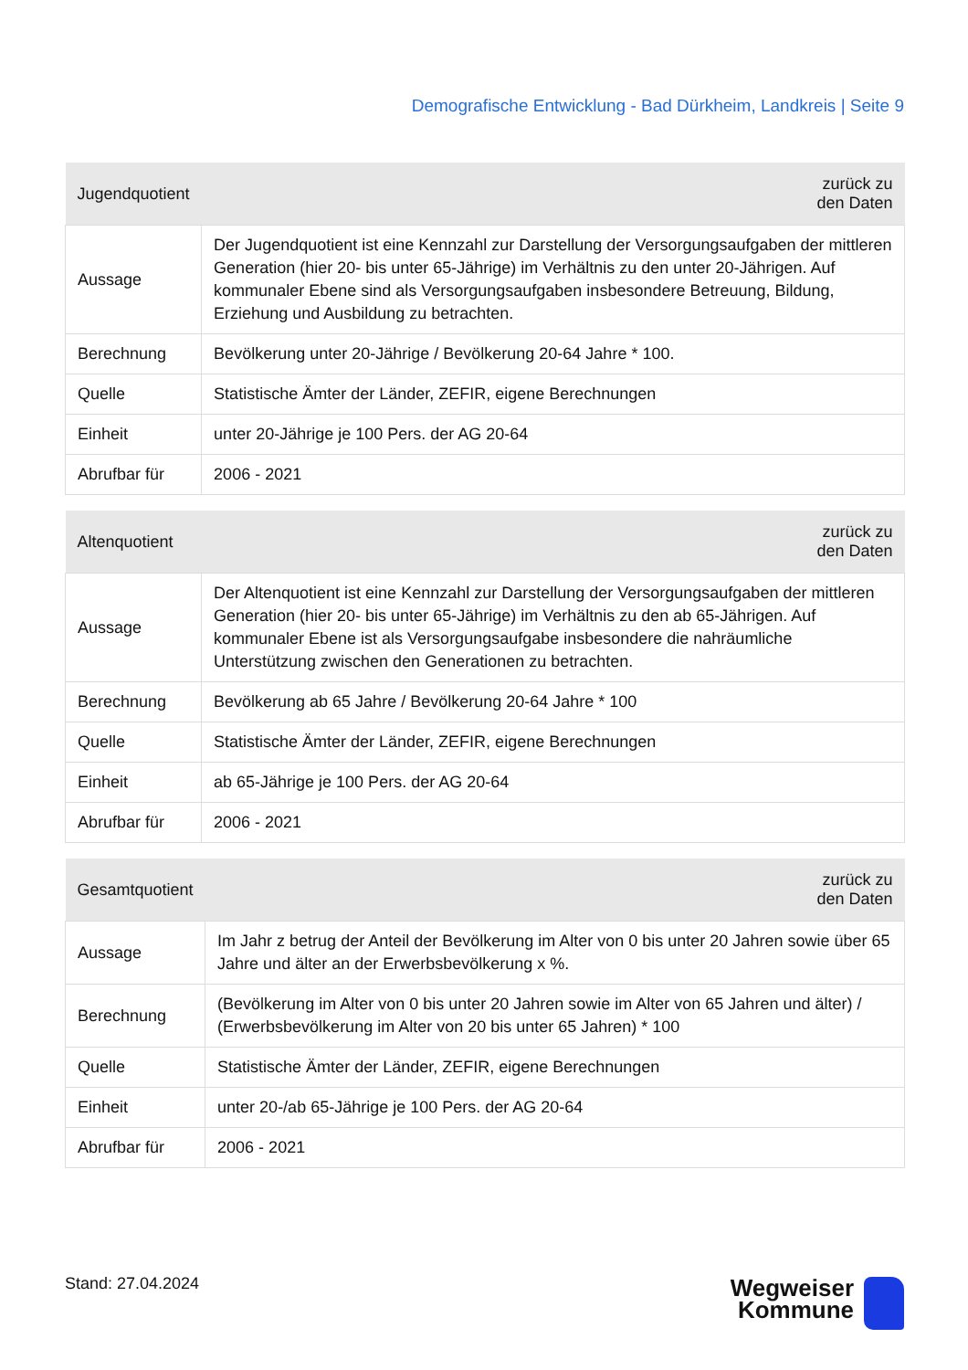Demografische Entwicklung - Bad Dürkheim, Landkreis | Seite 9
| Jugendquotient | zurück zu den Daten |
| --- | --- |
| Aussage | Der Jugendquotient ist eine Kennzahl zur Darstellung der Versorgungsaufgaben der mittleren Generation (hier 20- bis unter 65-Jährige) im Verhältnis zu den unter 20-Jährigen. Auf kommunaler Ebene sind als Versorgungsaufgaben insbesondere Betreuung, Bildung, Erziehung und Ausbildung zu betrachten. |
| Berechnung | Bevölkerung unter 20-Jährige / Bevölkerung 20-64 Jahre * 100. |
| Quelle | Statistische Ämter der Länder, ZEFIR, eigene Berechnungen |
| Einheit | unter 20-Jährige je 100 Pers. der AG 20-64 |
| Abrufbar für | 2006 - 2021 |
| Altenquotient | zurück zu den Daten |
| --- | --- |
| Aussage | Der Altenquotient ist eine Kennzahl zur Darstellung der Versorgungsaufgaben der mittleren Generation (hier 20- bis unter 65-Jährige) im Verhältnis zu den ab 65-Jährigen. Auf kommunaler Ebene ist als Versorgungsaufgabe insbesondere die nahräumliche Unterstützung zwischen den Generationen zu betrachten. |
| Berechnung | Bevölkerung ab 65 Jahre / Bevölkerung 20-64 Jahre * 100 |
| Quelle | Statistische Ämter der Länder, ZEFIR, eigene Berechnungen |
| Einheit | ab 65-Jährige je 100 Pers. der AG 20-64 |
| Abrufbar für | 2006 - 2021 |
| Gesamtquotient | zurück zu den Daten |
| --- | --- |
| Aussage | Im Jahr z betrug der Anteil der Bevölkerung im Alter von 0 bis unter 20 Jahren sowie über 65 Jahre und älter an der Erwerbsbevölkerung x %. |
| Berechnung | (Bevölkerung im Alter von 0 bis unter 20 Jahren sowie im Alter von 65 Jahren und älter) / (Erwerbsbevölkerung im Alter von 20 bis unter 65 Jahren) * 100 |
| Quelle | Statistische Ämter der Länder, ZEFIR, eigene Berechnungen |
| Einheit | unter 20-/ab 65-Jährige je 100 Pers. der AG 20-64 |
| Abrufbar für | 2006 - 2021 |
Stand: 27.04.2024
Wegweiser
Kommune